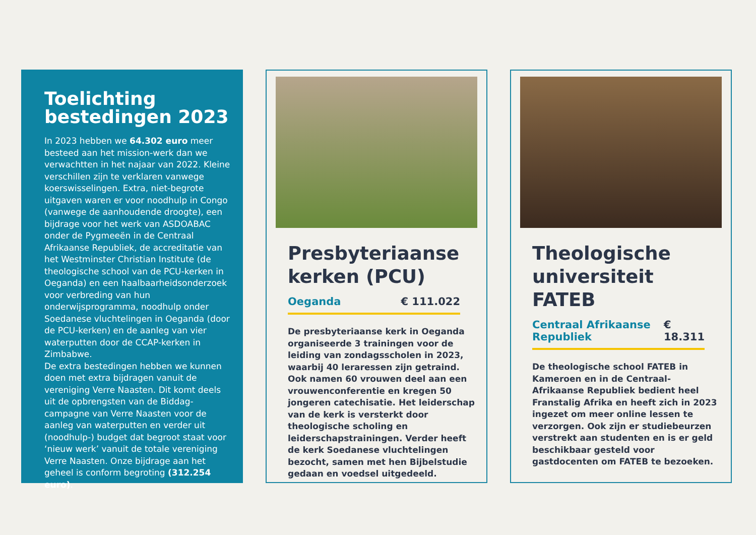Toelichting bestedingen 2023
In 2023 hebben we 64.302 euro meer besteed aan het mission-werk dan we verwachtten in het najaar van 2022. Kleine verschillen zijn te verklaren vanwege koerswisselingen. Extra, niet-begrote uitgaven waren er voor noodhulp in Congo (vanwege de aanhoudende droogte), een bijdrage voor het werk van ASDOABAC onder de Pygmeeën in de Centraal Afrikaanse Republiek, de accreditatie van het Westminster Christian Institute (de theologische school van de PCU-kerken in Oeganda) en een haalbaarheidsonderzoek voor verbreding van hun onderwijsprogramma, noodhulp onder Soedanese vluchtelingen in Oeganda (door de PCU-kerken) en de aanleg van vier waterputten door de CCAP-kerken in Zimbabwe.
De extra bestedingen hebben we kunnen doen met extra bijdragen vanuit de vereniging Verre Naasten. Dit komt deels uit de opbrengsten van de Biddag-campagne van Verre Naasten voor de aanleg van waterputten en verder uit (noodhulp-) budget dat begroot staat voor ‘nieuw werk’ vanuit de totale vereniging Verre Naasten. Onze bijdrage aan het geheel is conform begroting (312.254 euro).
Presbyteriaanse kerken (PCU)
Oeganda € 111.022
De presbyteriaanse kerk in Oeganda organiseerde 3 trainingen voor de leiding van zondagsscholen in 2023, waarbij 40 leraressen zijn getraind. Ook namen 60 vrouwen deel aan een vrouwenconferentie en kregen 50 jongeren catechisatie. Het leiderschap van de kerk is versterkt door theologische scholing en leiderschapstrainingen. Verder heeft de kerk Soedanese vluchtelingen bezocht, samen met hen Bijbelstudie gedaan en voedsel uitgedeeld.
Theologische universiteit FATEB
Centraal Afrikaanse Republiek € 18.311
De theologische school FATEB in Kameroen en in de Centraal-Afrikaanse Republiek bedient heel Franstalig Afrika en heeft zich in 2023 ingezet om meer online lessen te verzorgen. Ook zijn er studiebeurzen verstrekt aan studenten en is er geld beschikbaar gesteld voor gastdocenten om FATEB te bezoeken.